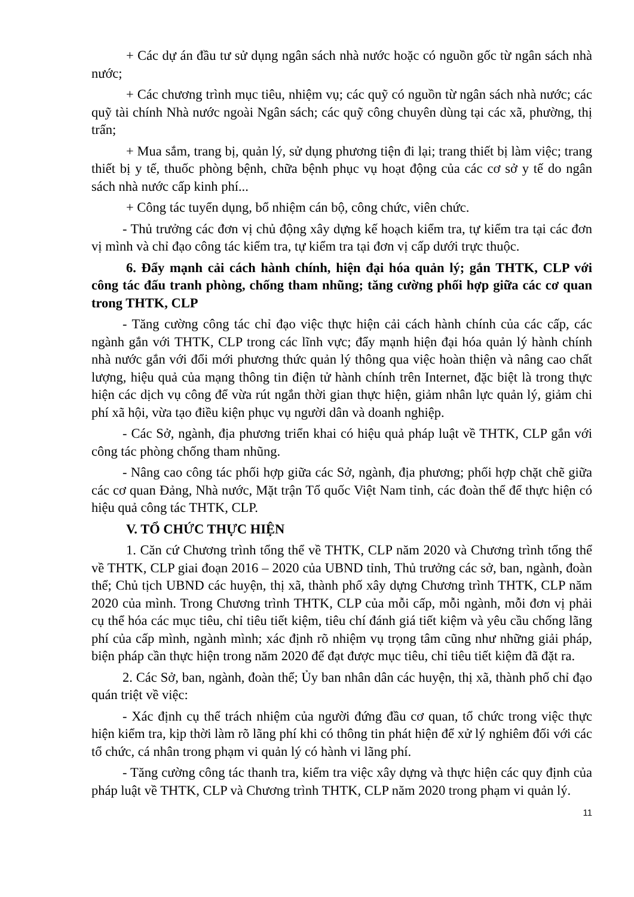+ Các dự án đầu tư sử dụng ngân sách nhà nước hoặc có nguồn gốc từ ngân sách nhà nước;
+ Các chương trình mục tiêu, nhiệm vụ; các quỹ có nguồn từ ngân sách nhà nước; các quỹ tài chính Nhà nước ngoài Ngân sách; các quỹ công chuyên dùng tại các xã, phường, thị trấn;
+ Mua sắm, trang bị, quản lý, sử dụng phương tiện đi lại; trang thiết bị làm việc; trang thiết bị y tế, thuốc phòng bệnh, chữa bệnh phục vụ hoạt động của các cơ sở y tế do ngân sách nhà nước cấp kinh phí...
+ Công tác tuyển dụng, bổ nhiệm cán bộ, công chức, viên chức.
- Thủ trưởng các đơn vị chủ động xây dựng kế hoạch kiểm tra, tự kiểm tra tại các đơn vị mình và chỉ đạo công tác kiểm tra, tự kiểm tra tại đơn vị cấp dưới trực thuộc.
6. Đẩy mạnh cải cách hành chính, hiện đại hóa quản lý; gắn THTK, CLP với công tác đấu tranh phòng, chống tham nhũng; tăng cường phối hợp giữa các cơ quan trong THTK, CLP
- Tăng cường công tác chỉ đạo việc thực hiện cải cách hành chính của các cấp, các ngành gắn với THTK, CLP trong các lĩnh vực; đẩy mạnh hiện đại hóa quản lý hành chính nhà nước gắn với đổi mới phương thức quản lý thông qua việc hoàn thiện và nâng cao chất lượng, hiệu quả của mạng thông tin điện tử hành chính trên Internet, đặc biệt là trong thực hiện các dịch vụ công để vừa rút ngắn thời gian thực hiện, giảm nhân lực quản lý, giảm chi phí xã hội, vừa tạo điều kiện phục vụ người dân và doanh nghiệp.
- Các Sở, ngành, địa phương triển khai có hiệu quả pháp luật về THTK, CLP gắn với công tác phòng chống tham nhũng.
- Nâng cao công tác phối hợp giữa các Sở, ngành, địa phương; phối hợp chặt chẽ giữa các cơ quan Đảng, Nhà nước, Mặt trận Tổ quốc Việt Nam tỉnh, các đoàn thể để thực hiện có hiệu quả công tác THTK, CLP.
V. TỔ CHỨC THỰC HIỆN
1. Căn cứ Chương trình tổng thể về THTK, CLP năm 2020 và Chương trình tổng thể về THTK, CLP giai đoạn 2016 – 2020 của UBND tỉnh, Thủ trưởng các sở, ban, ngành, đoàn thể; Chủ tịch UBND các huyện, thị xã, thành phố xây dựng Chương trình THTK, CLP năm 2020 của mình. Trong Chương trình THTK, CLP của mỗi cấp, mỗi ngành, mỗi đơn vị phải cụ thể hóa các mục tiêu, chỉ tiêu tiết kiệm, tiêu chí đánh giá tiết kiệm và yêu cầu chống lãng phí của cấp mình, ngành mình; xác định rõ nhiệm vụ trọng tâm cũng như những giải pháp, biện pháp cần thực hiện trong năm 2020 để đạt được mục tiêu, chỉ tiêu tiết kiệm đã đặt ra.
2. Các Sở, ban, ngành, đoàn thể; Ủy ban nhân dân các huyện, thị xã, thành phố chỉ đạo quán triệt về việc:
- Xác định cụ thể trách nhiệm của người đứng đầu cơ quan, tổ chức trong việc thực hiện kiểm tra, kịp thời làm rõ lãng phí khi có thông tin phát hiện để xử lý nghiêm đối với các tổ chức, cá nhân trong phạm vi quản lý có hành vi lãng phí.
- Tăng cường công tác thanh tra, kiểm tra việc xây dựng và thực hiện các quy định của pháp luật về THTK, CLP và Chương trình THTK, CLP năm 2020 trong phạm vi quản lý.
11